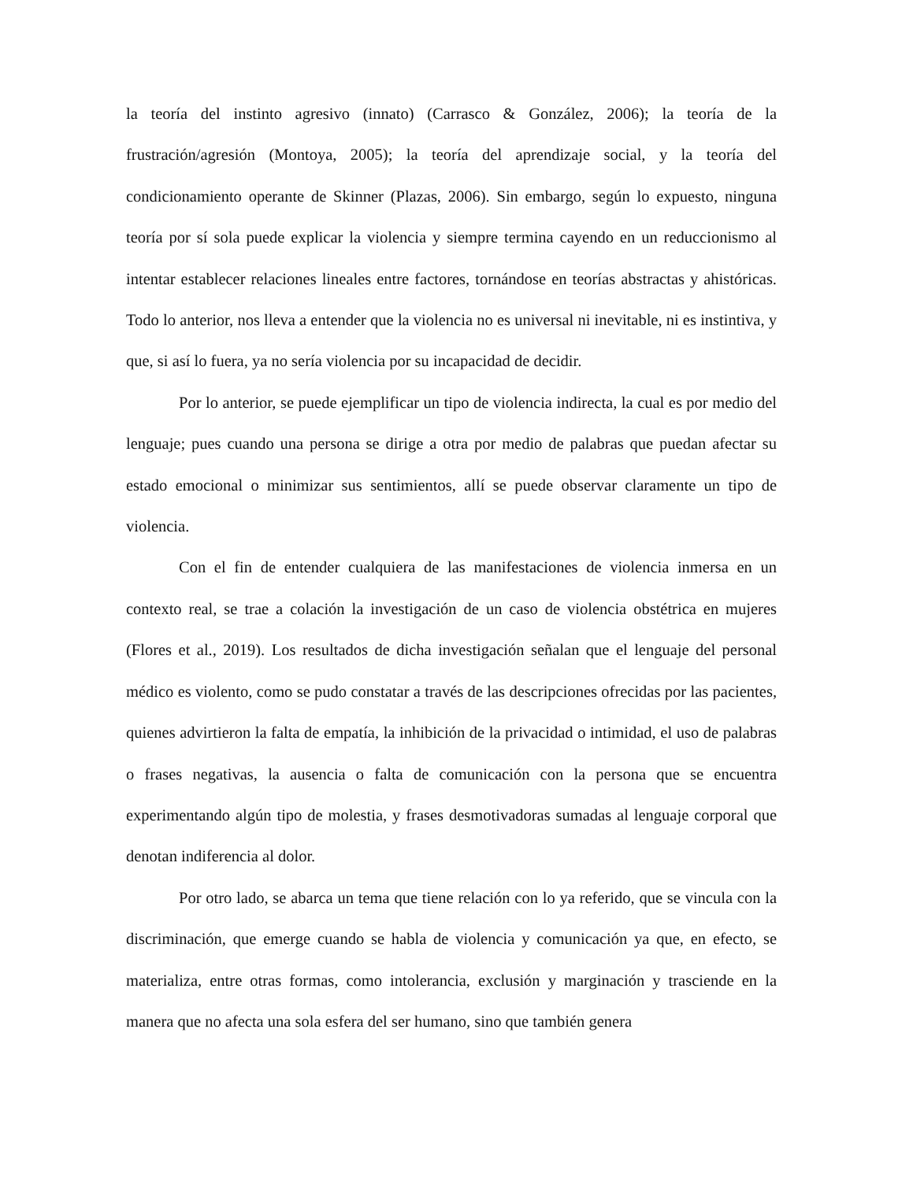la teoría del instinto agresivo (innato) (Carrasco & González, 2006); la teoría de la frustración/agresión (Montoya, 2005); la teoría del aprendizaje social, y la teoría del condicionamiento operante de Skinner (Plazas, 2006). Sin embargo, según lo expuesto, ninguna teoría por sí sola puede explicar la violencia y siempre termina cayendo en un reduccionismo al intentar establecer relaciones lineales entre factores, tornándose en teorías abstractas y ahistóricas. Todo lo anterior, nos lleva a entender que la violencia no es universal ni inevitable, ni es instintiva, y que, si así lo fuera, ya no sería violencia por su incapacidad de decidir.
Por lo anterior, se puede ejemplificar un tipo de violencia indirecta, la cual es por medio del lenguaje; pues cuando una persona se dirige a otra por medio de palabras que puedan afectar su estado emocional o minimizar sus sentimientos, allí se puede observar claramente un tipo de violencia.
Con el fin de entender cualquiera de las manifestaciones de violencia inmersa en un contexto real, se trae a colación la investigación de un caso de violencia obstétrica en mujeres (Flores et al., 2019). Los resultados de dicha investigación señalan que el lenguaje del personal médico es violento, como se pudo constatar a través de las descripciones ofrecidas por las pacientes, quienes advirtieron la falta de empatía, la inhibición de la privacidad o intimidad, el uso de palabras o frases negativas, la ausencia o falta de comunicación con la persona que se encuentra experimentando algún tipo de molestia, y frases desmotivadoras sumadas al lenguaje corporal que denotan indiferencia al dolor.
Por otro lado, se abarca un tema que tiene relación con lo ya referido, que se vincula con la discriminación, que emerge cuando se habla de violencia y comunicación ya que, en efecto, se materializa, entre otras formas, como intolerancia, exclusión y marginación y trasciende en la manera que no afecta una sola esfera del ser humano, sino que también genera